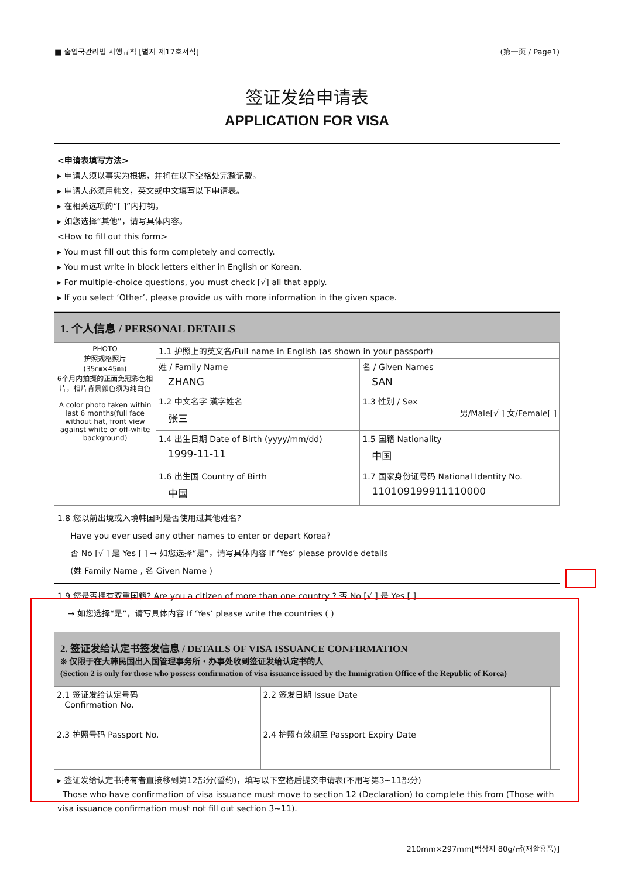■ 출입국관리법 시행규칙 [별지 제17호서식] (第一页 / Page1)
签证发给申请表
APPLICATION FOR VISA
<申请表填写方法>
▸ 申请人须以事实为根据，并将在以下空格处完整记载。
▸ 申请人必须用韩文，英文或中文填写以下申请表。
▸ 在相关选项的“[ ]”内打钩。
▸ 如您选择“其他”，请写具体内容。
<How to fill out this form>
▸ You must fill out this form completely and correctly.
▸ You must write in block letters either in English or Korean.
▸ For multiple-choice questions, you must check [√] all that apply.
▸ If you select ‘Other’, please provide us with more information in the given space.
1. 个人信息 / PERSONAL DETAILS
| PHOTO 护照规格照片 (35㎜×45㎜) 6个月内拍摄的正面免冠彩色相片，相片背景颜色须为纯白色 A color photo taken within last 6 months(full face without hat, front view against white or off-white background) | 1.1 护照上的英文名/Full name in English (as shown in your passport) | |
| | 姓 / Family Name ZHANG | 名 / Given Names SAN |
| | 1.2 中文名字 漢字姓名 张三 | 1.3 性别 / Sex 男/Male[√ ] 女/Female[ ] |
| | 1.4 出生日期 Date of Birth (yyyy/mm/dd) 1999-11-11 | 1.5 国籍 Nationality 中国 |
| | 1.6 出生国 Country of Birth 中国 | 1.7 国家身份证号码 National Identity No. 110109199911110000 |
1.8 您以前出境或入境韩国时是否使用过其他姓名?
Have you ever used any other names to enter or depart Korea?
否 No [√ ] 是 Yes [ ] → 如您选择“是”，请写具体内容 If ‘Yes’ please provide details
(姓 Family Name , 名 Given Name )
1.9 您是否拥有双重国籍? Are you a citizen of more than one country ? 否 No [√ ] 是 Yes [ ]
→ 如您选择“是”，请写具体内容 If ‘Yes’ please write the countries ( )
2. 签证发给认定书签发信息 / DETAILS OF VISA ISSUANCE CONFIRMATION
※ 仅限于在大韩民国出入国管理事务所・办事处收到签证发给认定书的人
(Section 2 is only for those who possess confirmation of visa issuance issued by the Immigration Office of the Republic of Korea)
| 2.1 签证发给认定号码 Confirmation No. | | 2.2 签发日期 Issue Date | |
| 2.3 护照号码 Passport No. | | 2.4 护照有效期至 Passport Expiry Date | |
▸ 签证发给认定书持有者直接移到第12部分(誓约)，填写以下空格后提交申请表(不用写第3~11部分)
Those who have confirmation of visa issuance must move to section 12 (Declaration) to complete this from (Those with visa issuance confirmation must not fill out section 3~11).
210mm×297mm[백상지 80g/㎡(재활용품)]